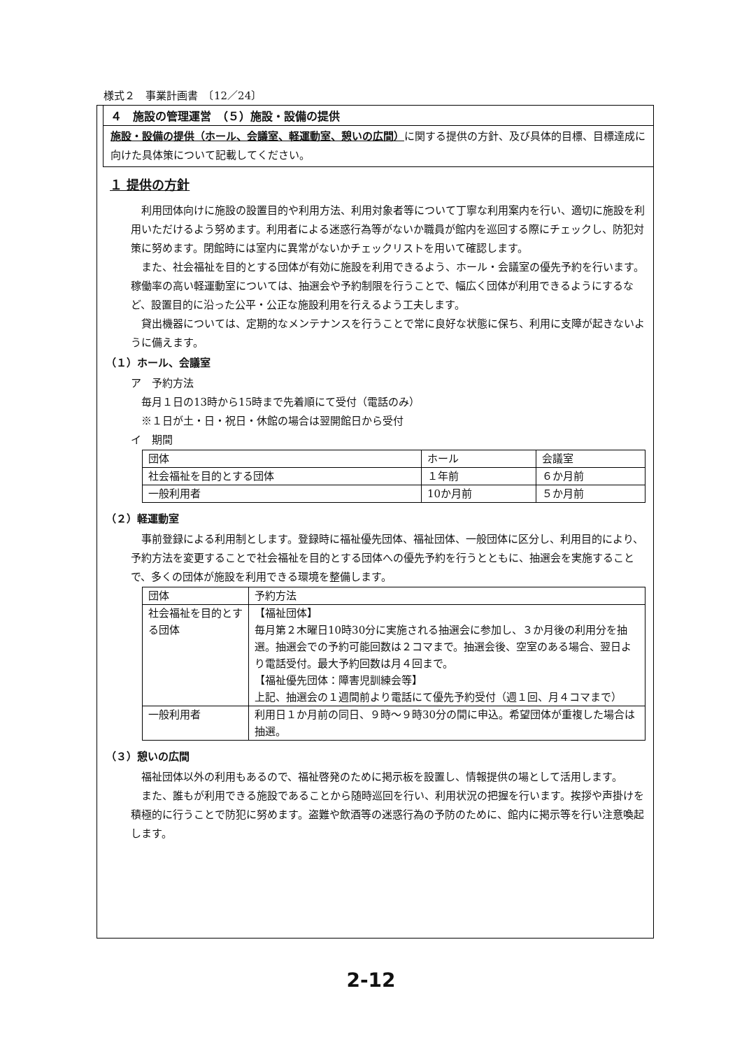様式２　事業計画書　〔12／24〕
４　施設の管理運営　（５）施設・設備の提供
施設・設備の提供（ホール、会議室、軽運動室、憩いの広間）に関する提供の方針、及び具体的目標、目標達成に向けた具体策について記載してください。
１ 提供の方針
利用団体向けに施設の設置目的や利用方法、利用対象者等について丁寧な利用案内を行い、適切に施設を利用いただけるよう努めます。利用者による迷惑行為等がないか職員が館内を巡回する際にチェックし、防犯対策に努めます。閉館時には室内に異常がないかチェックリストを用いて確認します。
また、社会福祉を目的とする団体が有効に施設を利用できるよう、ホール・会議室の優先予約を行います。稼働率の高い軽運動室については、抽選会や予約制限を行うことで、幅広く団体が利用できるようにするなど、設置目的に沿った公平・公正な施設利用を行えるよう工夫します。
貸出機器については、定期的なメンテナンスを行うことで常に良好な状態に保ち、利用に支障が起きないように備えます。
（１）ホール、会議室
ア　予約方法
　毎月１日の13時から15時まで先着順にて受付（電話のみ）
　※１日が土・日・祝日・休館の場合は翌開館日から受付
イ　期間
| 団体 | ホール | 会議室 |
| --- | --- | --- |
| 社会福祉を目的とする団体 | １年前 | ６か月前 |
| 一般利用者 | 10か月前 | ５か月前 |
（２）軽運動室
事前登録による利用制とします。登録時に福祉優先団体、福祉団体、一般団体に区分し、利用目的により、予約方法を変更することで社会福祉を目的とする団体への優先予約を行うとともに、抽選会を実施することで、多くの団体が施設を利用できる環境を整備します。
| 団体 | 予約方法 |
| --- | --- |
| 社会福祉を目的とする団体 | 【福祉団体】 毎月第２木曜日10時30分に実施される抽選会に参加し、３か月後の利用分を抽選。抽選会での予約可能回数は２コマまで。抽選会後、空室のある場合、翌日より電話受付。最大予約回数は月４回まで。 【福祉優先団体：障害児訓練会等】 上記、抽選会の１週間前より電話にて優先予約受付（週１回、月４コマまで） |
| 一般利用者 | 利用日１か月前の同日、９時～９時30分の間に申込。希望団体が重複した場合は抽選。 |
（３）憩いの広間
福祉団体以外の利用もあるので、福祉啓発のために掲示板を設置し、情報提供の場として活用します。
また、誰もが利用できる施設であることから随時巡回を行い、利用状況の把握を行います。挨拶や声掛けを積極的に行うことで防犯に努めます。盗難や飲酒等の迷惑行為の予防のために、館内に掲示等を行い注意喚起します。
2-12